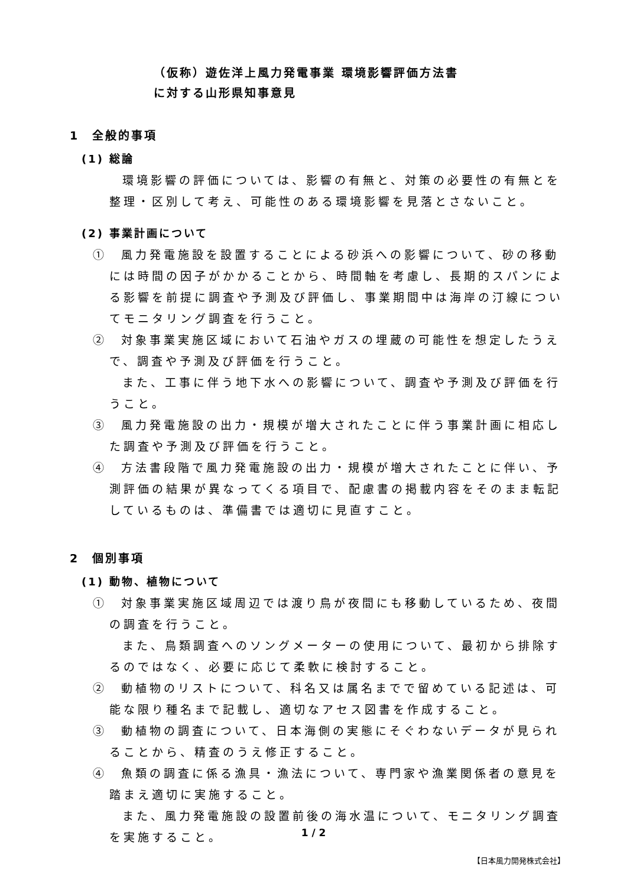（仮称）遊佐洋上風力発電事業 環境影響評価方法書
に対する山形県知事意見
1　全般的事項
(1) 総論
環境影響の評価については、影響の有無と、対策の必要性の有無とを整理・区別して考え、可能性のある環境影響を見落とさないこと。
(2) 事業計画について
①　風力発電施設を設置することによる砂浜への影響について、砂の移動には時間の因子がかかることから、時間軸を考慮し、長期的スパンによる影響を前提に調査や予測及び評価し、事業期間中は海岸の汀線についてモニタリング調査を行うこと。
②　対象事業実施区域において石油やガスの埋蔵の可能性を想定したうえで、調査や予測及び評価を行うこと。
また、工事に伴う地下水への影響について、調査や予測及び評価を行うこと。
③　風力発電施設の出力・規模が増大されたことに伴う事業計画に相応した調査や予測及び評価を行うこと。
④　方法書段階で風力発電施設の出力・規模が増大されたことに伴い、予測評価の結果が異なってくる項目で、配慮書の掲載内容をそのまま転記しているものは、準備書では適切に見直すこと。
2　個別事項
(1) 動物、植物について
①　対象事業実施区域周辺では渡り鳥が夜間にも移動しているため、夜間の調査を行うこと。
また、鳥類調査へのソングメーターの使用について、最初から排除するのではなく、必要に応じて柔軟に検討すること。
②　動植物のリストについて、科名又は属名までで留めている記述は、可能な限り種名まで記載し、適切なアセス図書を作成すること。
③　動植物の調査について、日本海側の実態にそぐわないデータが見られることから、精査のうえ修正すること。
④　魚類の調査に係る漁具・漁法について、専門家や漁業関係者の意見を踏まえ適切に実施すること。
また、風力発電施設の設置前後の海水温について、モニタリング調査を実施すること。
1 / 2
【日本風力開発株式会社】